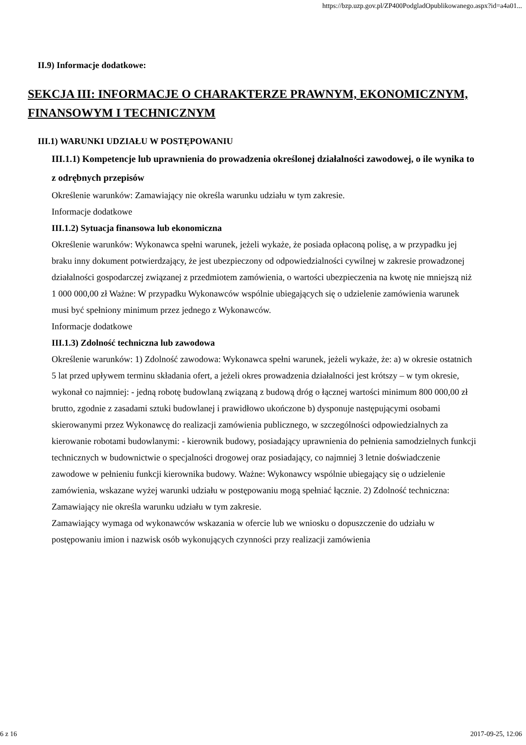https://bzp.uzp.gov.pl/ZP400PodgladOpublikowanego.aspx?id=a4a01...
II.9) Informacje dodatkowe:
SEKCJA III: INFORMACJE O CHARAKTERZE PRAWNYM, EKONOMICZNYM, FINANSOWYM I TECHNICZNYM
III.1) WARUNKI UDZIAŁU W POSTĘPOWANIU
III.1.1) Kompetencje lub uprawnienia do prowadzenia określonej działalności zawodowej, o ile wynika to z odrębnych przepisów
Określenie warunków: Zamawiający nie określa warunku udziału w tym zakresie.
Informacje dodatkowe
III.1.2) Sytuacja finansowa lub ekonomiczna
Określenie warunków: Wykonawca spełni warunek, jeżeli wykaże, że posiada opłaconą polisę, a w przypadku jej braku inny dokument potwierdzający, że jest ubezpieczony od odpowiedzialności cywilnej w zakresie prowadzonej działalności gospodarczej związanej z przedmiotem zamówienia, o wartości ubezpieczenia na kwotę nie mniejszą niż 1 000 000,00 zł Ważne: W przypadku Wykonawców wspólnie ubiegających się o udzielenie zamówienia warunek musi być spełniony minimum przez jednego z Wykonawców.
Informacje dodatkowe
III.1.3) Zdolność techniczna lub zawodowa
Określenie warunków: 1) Zdolność zawodowa: Wykonawca spełni warunek, jeżeli wykaże, że: a) w okresie ostatnich 5 lat przed upływem terminu składania ofert, a jeżeli okres prowadzenia działalności jest krótszy – w tym okresie, wykonał co najmniej: - jedną robotę budowlaną związaną z budową dróg o łącznej wartości minimum 800 000,00 zł brutto, zgodnie z zasadami sztuki budowlanej i prawidłowo ukończone b) dysponuje następującymi osobami skierowanymi przez Wykonawcę do realizacji zamówienia publicznego, w szczególności odpowiedzialnych za kierowanie robotami budowlanymi: - kierownik budowy, posiadający uprawnienia do pełnienia samodzielnych funkcji technicznych w budownictwie o specjalności drogowej oraz posiadający, co najmniej 3 letnie doświadczenie zawodowe w pełnieniu funkcji kierownika budowy. Ważne: Wykonawcy wspólnie ubiegający się o udzielenie zamówienia, wskazane wyżej warunki udziału w postępowaniu mogą spełniać łącznie. 2) Zdolność techniczna: Zamawiający nie określa warunku udziału w tym zakresie.
Zamawiający wymaga od wykonawców wskazania w ofercie lub we wniosku o dopuszczenie do udziału w postępowaniu imion i nazwisk osób wykonujących czynności przy realizacji zamówienia
6 z 16 2017-09-25, 12:06